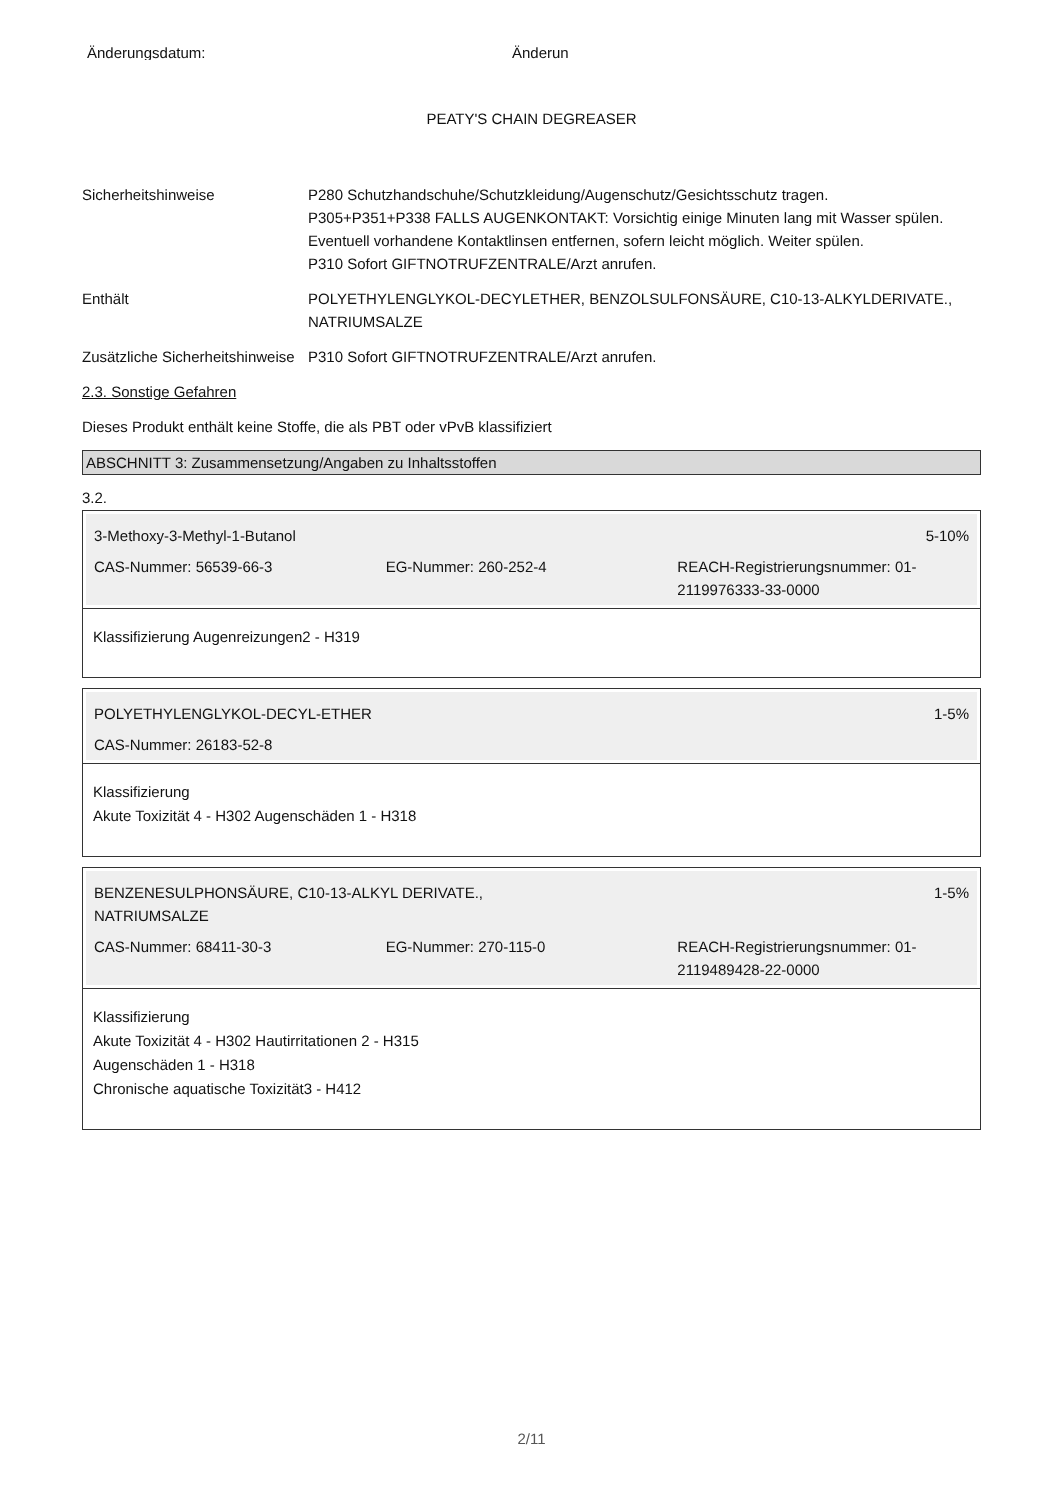Änderungsdatum: Änderun
PEATY'S CHAIN DEGREASER
Sicherheitshinweise P280 Schutzhandschuhe/Schutzkleidung/Augenschutz/Gesichtsschutz tragen.
P305+P351+P338 FALLS AUGENKONTAKT: Vorsichtig einige Minuten lang mit Wasser spülen. Eventuell vorhandene Kontaktlinsen entfernen, sofern leicht möglich. Weiter spülen.
P310 Sofort GIFTNOTRUFZENTRALE/Arzt anrufen.
Enthält POLYETHYLENGLYKOL-DECYLETHER, BENZOLSULFONSÄURE, C10-13-ALKYLDERIVATE., NATRIUMSALZE
Zusätzliche Sicherheitshinweise
P310 Sofort GIFTNOTRUFZENTRALE/Arzt anrufen.
2.3. Sonstige Gefahren
Dieses Produkt enthält keine Stoffe, die als PBT oder vPvB klassifiziert
ABSCHNITT 3: Zusammensetzung/Angaben zu Inhaltsstoffen
3.2.
3-Methoxy-3-Methyl-1-Butanol 5-10%
CAS-Nummer: 56539-66-3 EG-Nummer: 260-252-4 REACH-Registrierungsnummer: 01-2119976333-33-0000
Klassifizierung Augenreizungen2 - H319
POLYETHYLENGLYKOL-DECYL-ETHER 1-5%
CAS-Nummer: 26183-52-8
Klassifizierung
Akute Toxizität 4 - H302 Augenschäden 1 - H318
BENZENESULPHONSÄURE, C10-13-ALKYL DERIVATE.,
NATRIUMSALZE 1-5%
CAS-Nummer: 68411-30-3 EG-Nummer: 270-115-0 REACH-Registrierungsnummer: 01-2119489428-22-0000
Klassifizierung
Akute Toxizität 4 - H302 Hautirritationen 2 - H315
Augenschäden 1 - H318
Chronische aquatische Toxizität3 - H412
2/11